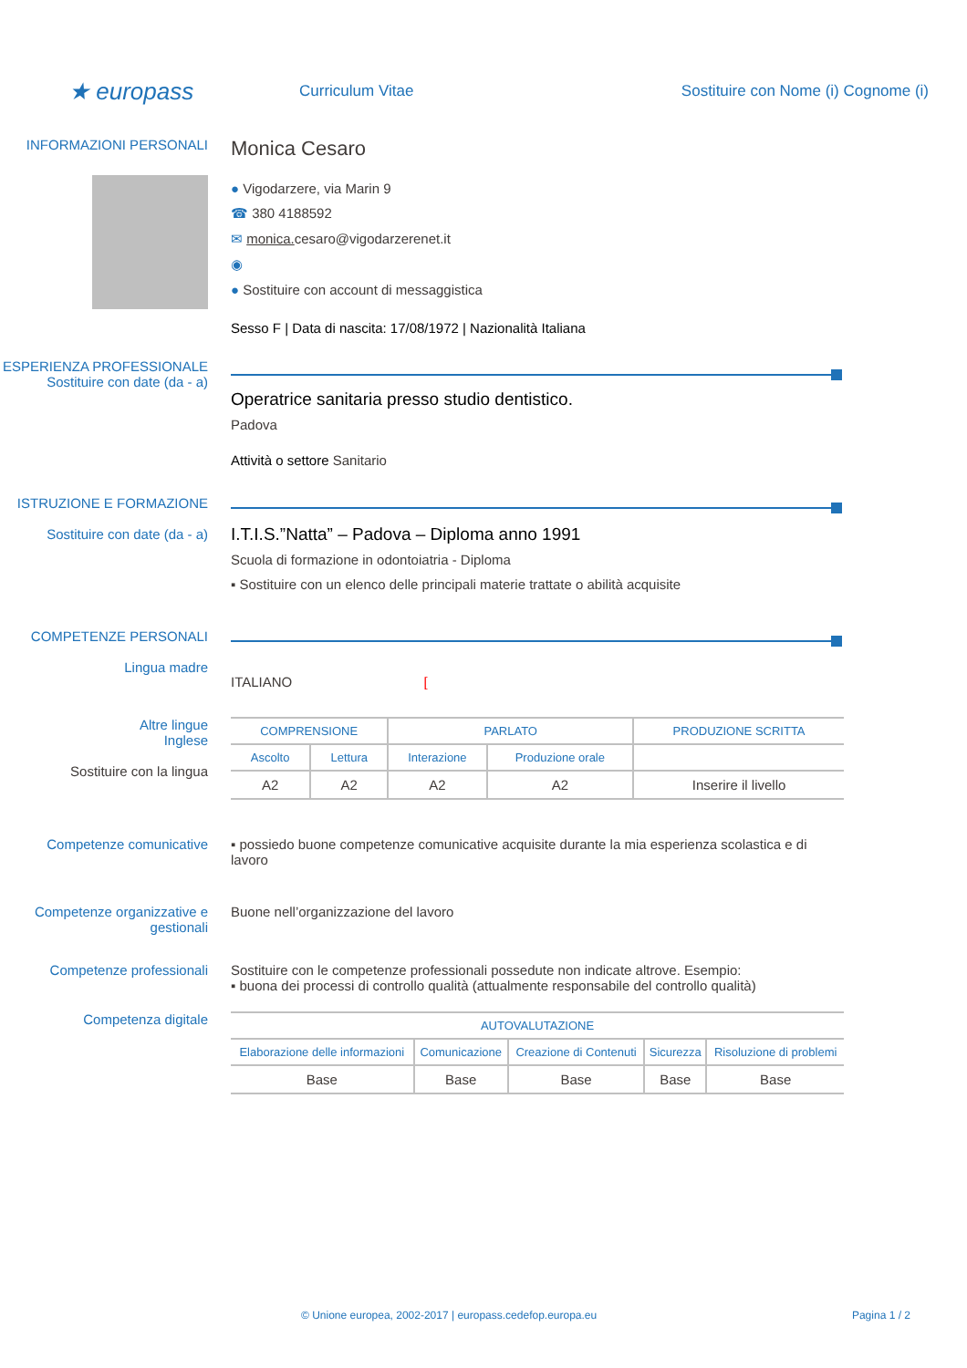★ europass
Curriculum Vitae
Sostituire con Nome (i) Cognome (i)
INFORMAZIONI PERSONALI
Monica Cesaro
● Vigodarzere, via Marin 9
☎ 380 4188592
✉ monica. cesaro@vigodarzerenet.it
◉
● Sostituire con account di messaggistica
Sesso F | Data di nascita: 17/08/1972 | Nazionalità Italiana
ESPERIENZA PROFESSIONALE
Sostituire con date (da - a)
Operatrice sanitaria presso studio dentistico.
Padova
Attività o settore Sanitario
ISTRUZIONE E FORMAZIONE
Sostituire con date (da - a)
I.T.I.S.”Natta” – Padova – Diploma anno 1991
Scuola di formazione in odontoiatria - Diploma
▪ Sostituire con un elenco delle principali materie trattate o abilità acquisite
COMPETENZE PERSONALI
Lingua madre
ITALIANO [
Altre lingue
Inglese
Sostituire con la lingua
| COMPRENSIONE | | PARLATO | | PRODUZIONE SCRITTA |
| --- | --- | --- | --- | --- |
| Ascolto | Lettura | Interazione | Produzione orale | |
| A2 | A2 | A2 | A2 | Inserire il livello |
Competenze comunicative ▪ possiedo buone competenze comunicative acquisite durante la mia esperienza scolastica e di lavoro
Competenze organizzative e gestionali
Buone nell’organizzazione del lavoro
Competenze professionali Sostituire con le competenze professionali possedute non indicate altrove. Esempio:
▪ buona dei processi di controllo qualità (attualmente responsabile del controllo qualità)
Competenza digitale
| AUTOVALUTAZIONE | | | | |
| --- | --- | --- | --- | --- |
| Elaborazione delle informazioni | Comunicazione | Creazione di Contenuti | Sicurezza | Risoluzione di problemi |
| Base | Base | Base | Base | Base |
© Unione europea, 2002-2017 | europass.cedefop.europa.eu Pagina 1 / 2